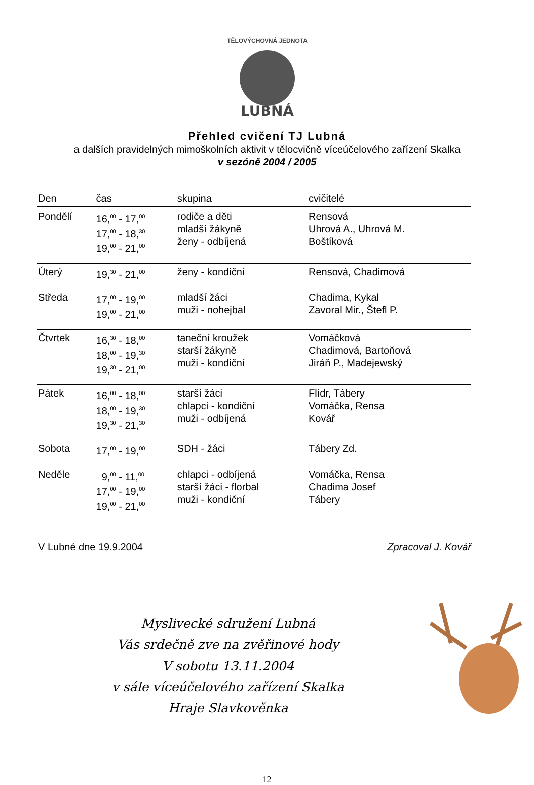LUBNÁ
TĚLOVÝCHOVNÁ JEDNOTA
Přehled cvičení TJ Lubná
a dalších pravidelných mimoškolních aktivit v tělocvičně víceúčelového zařízení Skalka
v sezóně 2004 / 2005
| Den | čas | skupina | cvičitelé |
| --- | --- | --- | --- |
| Pondělí | 16,<sup>00</sup> - 17,<sup>00</sup> 17,<sup>00</sup> - 18,<sup>30</sup> 19,<sup>00</sup> - 21,<sup>00</sup> | rodiče a děti mladší žákyně ženy - odbíjená | Rensová Uhrová A., Uhrová M. Boštíková |
| Úterý | 19,<sup>30</sup> - 21,<sup>00</sup> | ženy - kondiční | Rensová, Chadimová |
| Středa | 17,<sup>00</sup> - 19,<sup>00</sup> 19,<sup>00</sup> - 21,<sup>00</sup> | mladší žáci muži - nohejbal | Chadima, Kykal Zavoral Mir., Štefl P. |
| Čtvrtek | 16,<sup>30</sup> - 18,<sup>00</sup> 18,<sup>00</sup> - 19,<sup>30</sup> 19,<sup>30</sup> - 21,<sup>00</sup> | taneční kroužek starší žákyně muži - kondiční | Vomáčková Chadimová, Bartoňová Jiráň P., Madejewský |
| Pátek | 16,<sup>00</sup> - 18,<sup>00</sup> 18,<sup>00</sup> - 19,<sup>30</sup> 19,<sup>30</sup> - 21,<sup>30</sup> | starší žáci chlapci - kondiční muži - odbíjená | Flídr, Tábery Vomáčka, Rensa Kovář |
| Sobota | 17,<sup>00</sup> - 19,<sup>00</sup> | SDH - žáci | Tábery Zd. |
| Neděle | 9,<sup>00</sup> - 11,<sup>00</sup> 17,<sup>00</sup> - 19,<sup>00</sup> 19,<sup>00</sup> - 21,<sup>00</sup> | chlapci - odbíjená starší žáci - florbal muži - kondiční | Vomáčka, Rensa Chadima Josef Tábery |
V Lubné dne 19.9.2004 Zpracoval J. Kovář
Myslivecké sdružení Lubná
Vás srdečně zve na zvěřinové hody
V sobotu 13.11.2004
v sále víceúčelového zařízení Skalka
Hraje Slavkověnka
12